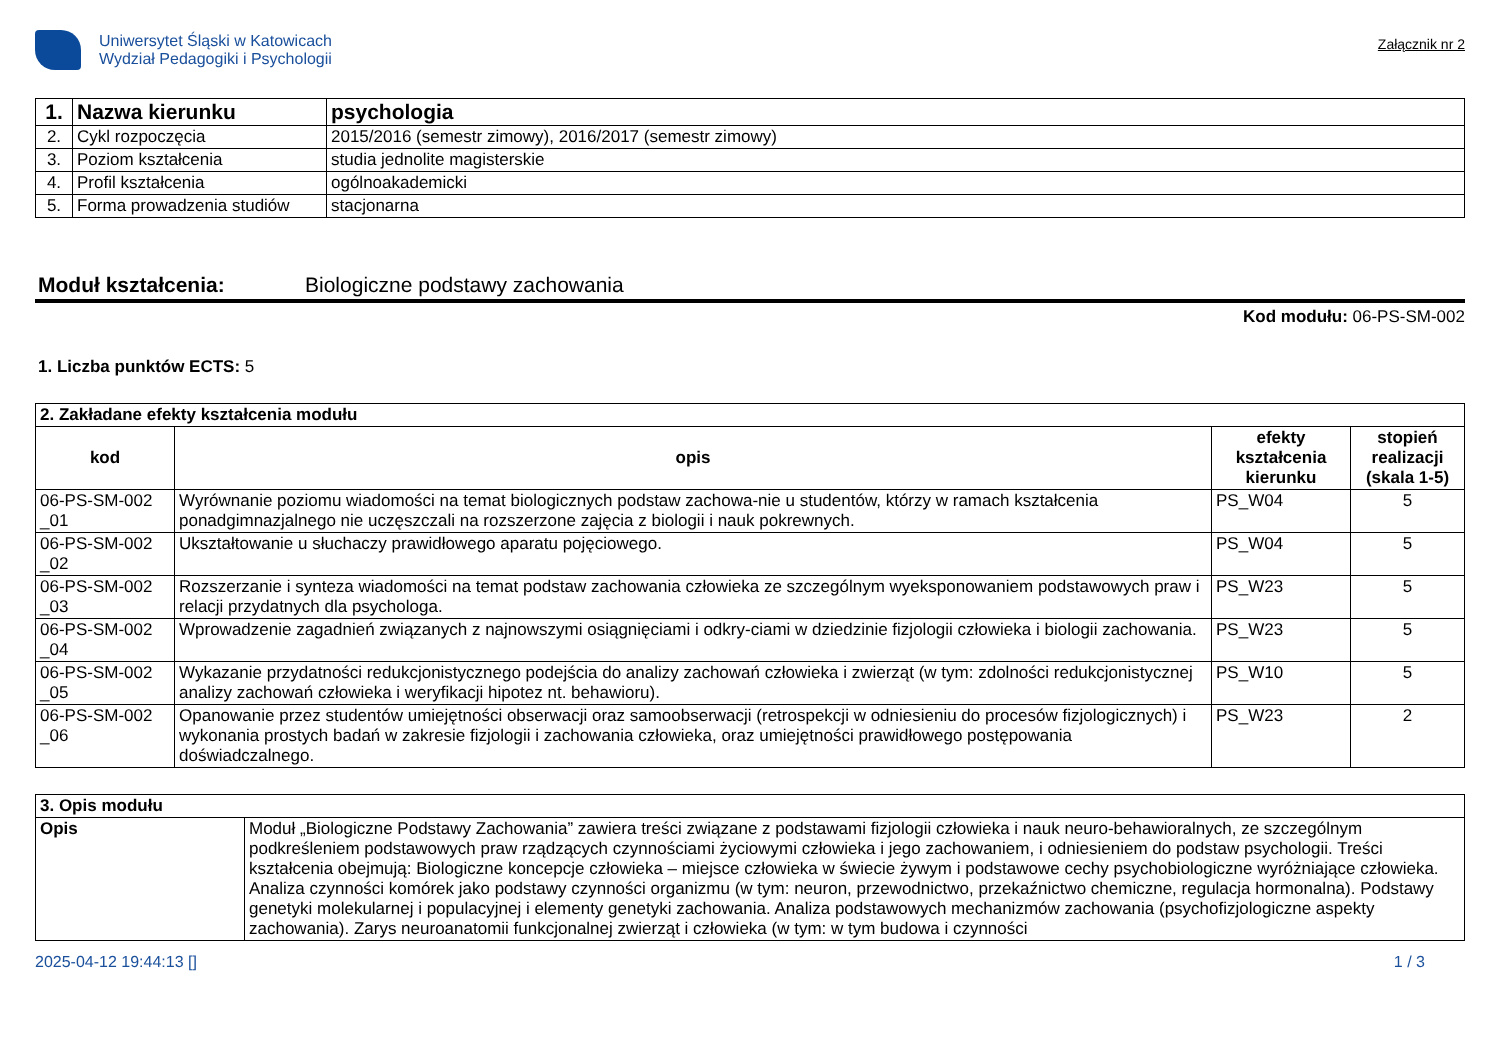Uniwersytet Śląski w Katowicach
Wydział Pedagogiki i Psychologii
Załącznik nr 2
| 1. | Nazwa kierunku | psychologia |
| 2. | Cykl rozpoczęcia | 2015/2016 (semestr zimowy), 2016/2017 (semestr zimowy) |
| 3. | Poziom kształcenia | studia jednolite magisterskie |
| 4. | Profil kształcenia | ogólnoakademicki |
| 5. | Forma prowadzenia studiów | stacjonarna |
Moduł kształcenia: Biologiczne podstawy zachowania
Kod modułu: 06-PS-SM-002
1. Liczba punktów ECTS: 5
| 2. Zakładane efekty kształcenia modułu | | | |
| --- | --- | --- | --- |
| kod | opis | efekty kształcenia kierunku | stopień realizacji (skala 1-5) |
| 06-PS-SM-002 _01 | Wyrównanie poziomu wiadomości na temat biologicznych podstaw zachowa-nie u studentów, którzy w ramach kształcenia ponadgimnazjalnego nie uczęszczali na rozszerzone zajęcia z biologii i nauk pokrewnych. | PS_W04 | 5 |
| 06-PS-SM-002 _02 | Ukształtowanie u słuchaczy prawidłowego aparatu pojęciowego. | PS_W04 | 5 |
| 06-PS-SM-002 _03 | Rozszerzanie i synteza wiadomości na temat podstaw zachowania człowieka ze szczególnym wyeksponowaniem podstawowych praw i relacji przydatnych dla psychologa. | PS_W23 | 5 |
| 06-PS-SM-002 _04 | Wprowadzenie zagadnień związanych z najnowszymi osiągnięciami i odkry-ciami w dziedzinie fizjologii człowieka i biologii zachowania. | PS_W23 | 5 |
| 06-PS-SM-002 _05 | Wykazanie przydatności redukcjonistycznego podejścia do analizy zachowań człowieka i zwierząt (w tym: zdolności redukcjonistycznej analizy zachowań człowieka i weryfikacji hipotez nt. behawioru). | PS_W10 | 5 |
| 06-PS-SM-002 _06 | Opanowanie przez studentów umiejętności obserwacji oraz samoobserwacji (retrospekcji w odniesieniu do procesów fizjologicznych) i wykonania prostych badań w zakresie fizjologii i zachowania człowieka, oraz umiejętności prawidłowego postępowania doświadczalnego. | PS_W23 | 2 |
| 3. Opis modułu | |
| --- | --- |
| Opis | Moduł „Biologiczne Podstawy Zachowania” zawiera treści związane z podstawami fizjologii człowieka i nauk neuro-behawioralnych, ze szczególnym podkreśleniem podstawowych praw rządzących czynnościami życiowymi człowieka i jego zachowaniem, i odniesieniem do podstaw psychologii. Treści kształcenia obejmują: Biologiczne koncepcje człowieka – miejsce człowieka w świecie żywym i podstawowe cechy psychobiologiczne wyróżniające człowieka. Analiza czynności komórek jako podstawy czynności organizmu (w tym: neuron, przewodnictwo, przekaźnictwo chemiczne, regulacja hormonalna). Podstawy genetyki molekularnej i populacyjnej i elementy genetyki zachowania. Analiza podstawowych mechanizmów zachowania (psychofizjologiczne aspekty zachowania). Zarys neuroanatomii funkcjonalnej zwierząt i człowieka (w tym: w tym budowa i czynności |
2025-04-12 19:44:13 [] 1 / 3